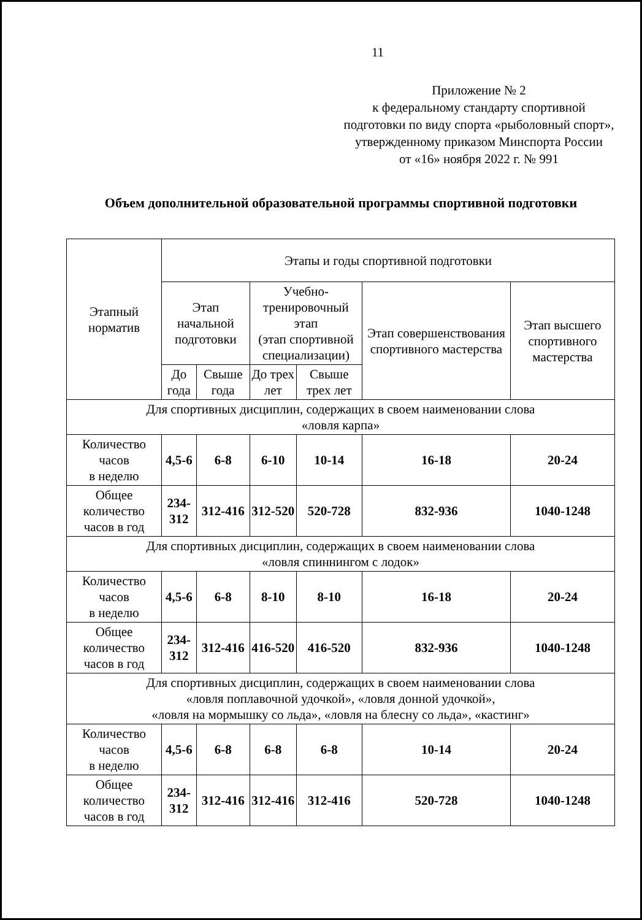11
Приложение № 2
к федеральному стандарту спортивной подготовки по виду спорта «рыболовный спорт», утвержденному приказом Минспорта России
от «16» ноября 2022 г. № 991
Объем дополнительной образовательной программы спортивной подготовки
| Этапный норматив | Этапы и годы спортивной подготовки | | | | | |
| --- | --- | --- | --- | --- | --- | --- |
| | Этап начальной подготовки | | Учебно-тренировочный этап (этап спортивной специализации) | | Этап совершенствования спортивного мастерства | Этап высшего спортивного мастерства |
| | До года | Свыше года | До трех лет | Свыше трех лет | | |
| Для спортивных дисциплин, содержащих в своем наименовании слова «ловля карпа» | | | | | | |
| Количество часов в неделю | 4,5-6 | 6-8 | 6-10 | 10-14 | 16-18 | 20-24 |
| Общее количество часов в год | 234-312 | 312-416 | 312-520 | 520-728 | 832-936 | 1040-1248 |
| Для спортивных дисциплин, содержащих в своем наименовании слова «ловля спиннингом с лодок» | | | | | | |
| Количество часов в неделю | 4,5-6 | 6-8 | 8-10 | 8-10 | 16-18 | 20-24 |
| Общее количество часов в год | 234-312 | 312-416 | 416-520 | 416-520 | 832-936 | 1040-1248 |
| Для спортивных дисциплин, содержащих в своем наименовании слова «ловля поплавочной удочкой», «ловля донной удочкой», «ловля на мормышку со льда», «ловля на блесну со льда», «кастинг» | | | | | | |
| Количество часов в неделю | 4,5-6 | 6-8 | 6-8 | 6-8 | 10-14 | 20-24 |
| Общее количество часов в год | 234-312 | 312-416 | 312-416 | 312-416 | 520-728 | 1040-1248 |